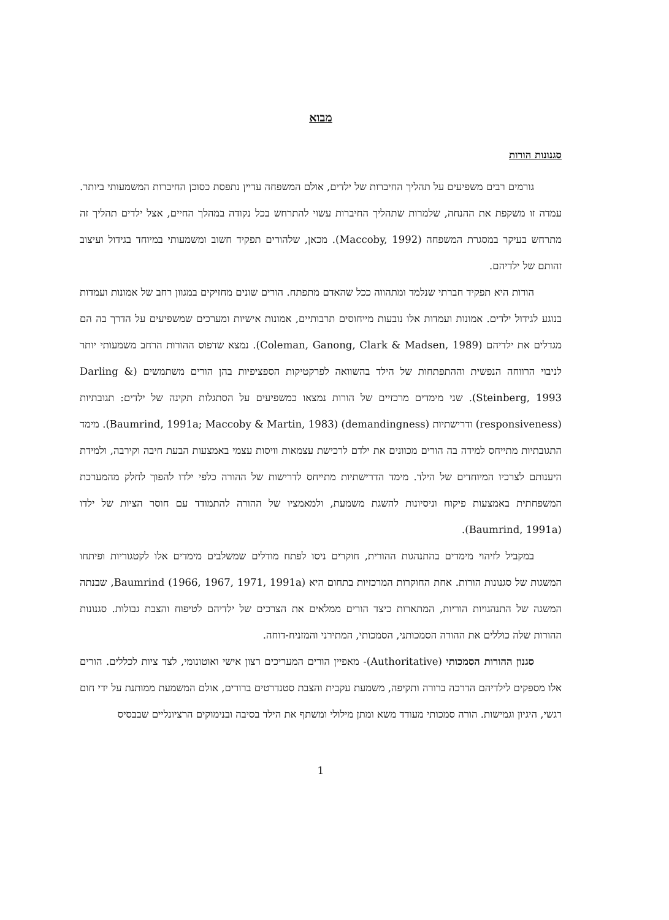מבוא
סגנונות הורות
גורמים רבים משפיעים על תהליך החיברות של ילדים, אולם המשפחה עדיין נתפסת כסוכן החיברות המשמעותי ביותר. עמדה זו משקפת את ההנחה, שלמרות שתהליך החיברות עשוי להתרחש בכל נקודה במהלך החיים, אצל ילדים תהליך זה מתרחש בעיקר במסגרת המשפחה (Maccoby, 1992). מכאן, שלהורים תפקיד חשוב ומשמעותי במיוחד בגידול ועיצוב זהותם של ילדיהם.
הורות היא תפקיד חברתי שנלמד ומתהווה ככל שהאדם מתפתח. הורים שונים מחזיקים במגוון רחב של אמונות ועמדות בנוגע לגידול ילדים. אמונות ועמדות אלו נובעות מייחוסים תרבותיים, אמונות אישיות ומערכים שמשפיעים על הדרך בה הם מגדלים את ילדיהם (Coleman, Ganong, Clark & Madsen, 1989). נמצא שדפוס ההורות הרחב משמעותי יותר לניבוי הרווחה הנפשית וההתפתחות של הילד בהשוואה לפרקטיקות הספציפיות בהן הורים משתמשים (Darling & Steinberg, 1993). שני מימדים מרכזיים של הורות נמצאו כמשפיעים על הסתגלות תקינה של ילדים: תגובתיות (responsiveness) ודרישתיות (demandingness) (Baumrind, 1991a; Maccoby & Martin, 1983). מימד התגובתיות מתייחס למידה בה הורים מכוונים את ילדם לרכישת עצמאות וויסות עצמי באמצעות הבעת חיבה וקירבה, ולמידת היענותם לצרכיו המיוחדים של הילד. מימד הדרישתיות מתייחס לדרישות של ההורה כלפי ילדו להפוך לחלק מהמערכת המשפחתית באמצעות פיקוח וניסיונות להשגת משמעת, ולמאמציו של ההורה להתמודד עם חוסר הציות של ילדו (Baumrind, 1991a).
במקביל לזיהוי מימדים בהתנהגות ההורית, חוקרים ניסו לפתח מודלים שמשלבים מימדים אלו לקטגוריות ופיתחו המשגות של סגנונות הורות. אחת החוקרות המרכזיות בתחום היא Baumrind (1966, 1967, 1971, 1991a), שבנתה המשגה של התנהגויות הוריות, המתארות כיצד הורים ממלאים את הצרכים של ילדיהם לטיפוח והצבת גבולות. סגנונות ההורות שלה כוללים את ההורה הסמכותני, הסמכותי, המתירני והמזניח-דוחה.
סגנון ההורות הסמכותי (Authoritative)- מאפיין הורים המעריכים רצון אישי ואוטונומי, לצד ציות לכללים. הורים אלו מספקים לילדיהם הדרכה ברורה ותקיפה, משמעת עקבית והצבת סטנדרטים ברורים, אולם המשמעת ממותנת על ידי חום רגשי, היגיון וגמישות. הורה סמכותי מעודד משא ומתן מילולי ומשתף את הילד בסיבה ובנימוקים הרציונליים שבבסיס
1